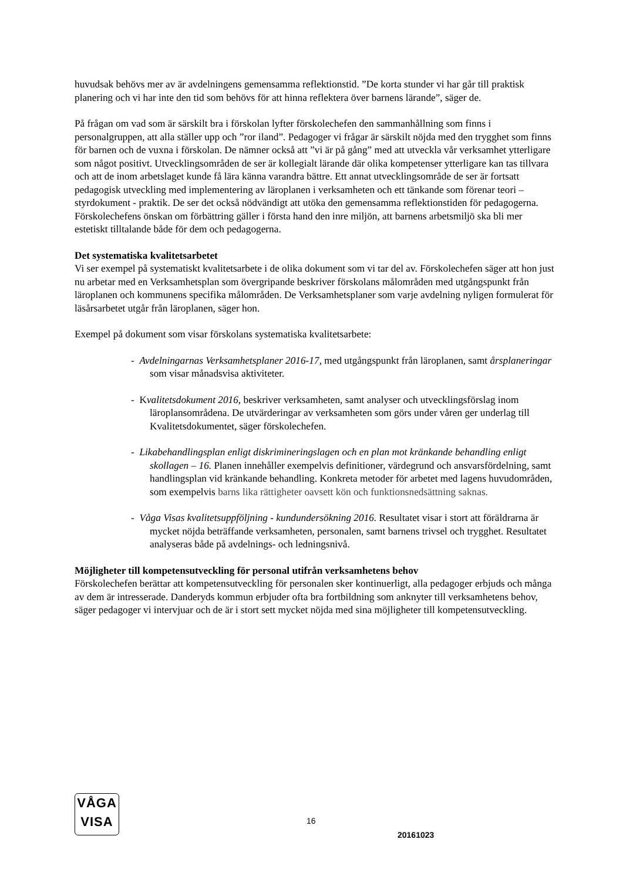huvudsak behövs mer av är avdelningens gemensamma reflektionstid. ”De korta stunder vi har går till praktisk planering och vi har inte den tid som behövs för att hinna reflektera över barnens lärande”, säger de.
På frågan om vad som är särskilt bra i förskolan lyfter förskolechefen den sammanhållning som finns i personalgruppen, att alla ställer upp och ”ror iland”. Pedagoger vi frågar är särskilt nöjda med den trygghet som finns för barnen och de vuxna i förskolan. De nämner också att ”vi är på gång” med att utveckla vår verksamhet ytterligare som något positivt. Utvecklingsområden de ser är kollegialt lärande där olika kompetenser ytterligare kan tas tillvara och att de inom arbetslaget kunde få lära känna varandra bättre. Ett annat utvecklingsområde de ser är fortsatt pedagogisk utveckling med implementering av läroplanen i verksamheten och ett tänkande som förenar teori – styrdokument - praktik. De ser det också nödvändigt att utöka den gemensamma reflektionstiden för pedagogerna. Förskolechefens önskan om förbättring gäller i första hand den inre miljön, att barnens arbetsmiljö ska bli mer estetiskt tilltalande både för dem och pedagogerna.
Det systematiska kvalitetsarbetet
Vi ser exempel på systematiskt kvalitetsarbete i de olika dokument som vi tar del av. Förskolechefen säger att hon just nu arbetar med en Verksamhetsplan som övergripande beskriver förskolans målområden med utgångspunkt från läroplanen och kommunens specifika målområden. De Verksamhetsplaner som varje avdelning nyligen formulerat för läsårsarbetet utgår från läroplanen, säger hon.
Exempel på dokument som visar förskolans systematiska kvalitetsarbete:
- Avdelningarnas Verksamhetsplaner 2016-17, med utgångspunkt från läroplanen, samt årsplaneringar som visar månadsvisa aktiviteter.
- Kvalitetsdokument 2016, beskriver verksamheten, samt analyser och utvecklingsförslag inom läroplansområdena. De utvärderingar av verksamheten som görs under våren ger underlag till Kvalitetsdokumentet, säger förskolechefen.
- Likabehandlingsplan enligt diskrimineringslagen och en plan mot kränkande behandling enligt skollagen – 16. Planen innehåller exempelvis definitioner, värdegrund och ansvarsfördelning, samt handlingsplan vid kränkande behandling. Konkreta metoder för arbetet med lagens huvudområden, som exempelvis barns lika rättigheter oavsett kön och funktionsnedsättning saknas.
- Våga Visas kvalitetsuppföljning - kundundersökning 2016. Resultatet visar i stort att föräldrarna är mycket nöjda beträffande verksamheten, personalen, samt barnens trivsel och trygghet. Resultatet analyseras både på avdelnings- och ledningsnivå.
Möjligheter till kompetensutveckling för personal utifrån verksamhetens behov
Förskolechefen berättar att kompetensutveckling för personalen sker kontinuerligt, alla pedagoger erbjuds och många av dem är intresserade. Danderyds kommun erbjuder ofta bra fortbildning som anknyter till verksamhetens behov, säger pedagoger vi intervjuar och de är i stort sett mycket nöjda med sina möjligheter till kompetensutveckling.
VÅGA
VISA
16
20161023